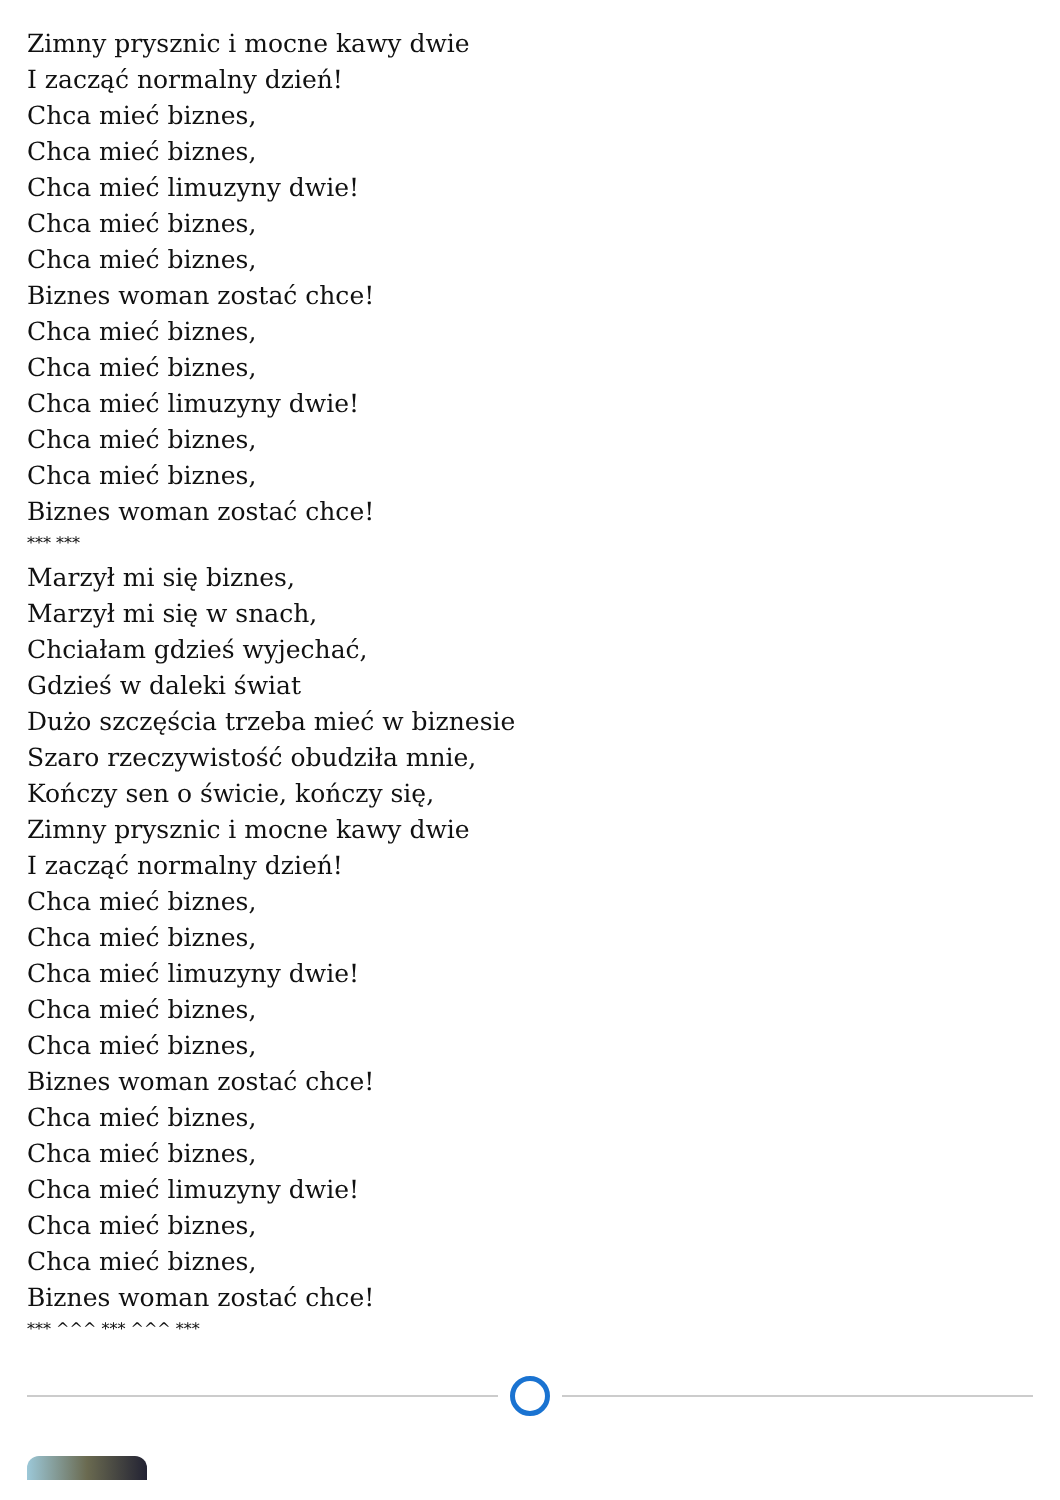Zimny prysznic i mocne kawy dwie
I zacząć normalny dzień!
Chca mieć biznes,
Chca mieć biznes,
Chca mieć limuzyny dwie!
Chca mieć biznes,
Chca mieć biznes,
Biznes woman zostać chce!
Chca mieć biznes,
Chca mieć biznes,
Chca mieć limuzyny dwie!
Chca mieć biznes,
Chca mieć biznes,
Biznes woman zostać chce!
*** ***
Marzył mi się biznes,
Marzył mi się w snach,
Chciałam gdzieś wyjechać,
Gdzieś w daleki świat
Dużo szczęścia trzeba mieć w biznesie
Szaro rzeczywistość obudziła mnie,
Kończy sen o świcie, kończy się,
Zimny prysznic i mocne kawy dwie
I zacząć normalny dzień!
Chca mieć biznes,
Chca mieć biznes,
Chca mieć limuzyny dwie!
Chca mieć biznes,
Chca mieć biznes,
Biznes woman zostać chce!
Chca mieć biznes,
Chca mieć biznes,
Chca mieć limuzyny dwie!
Chca mieć biznes,
Chca mieć biznes,
Biznes woman zostać chce!
*** ^^^ *** ^^^ ***